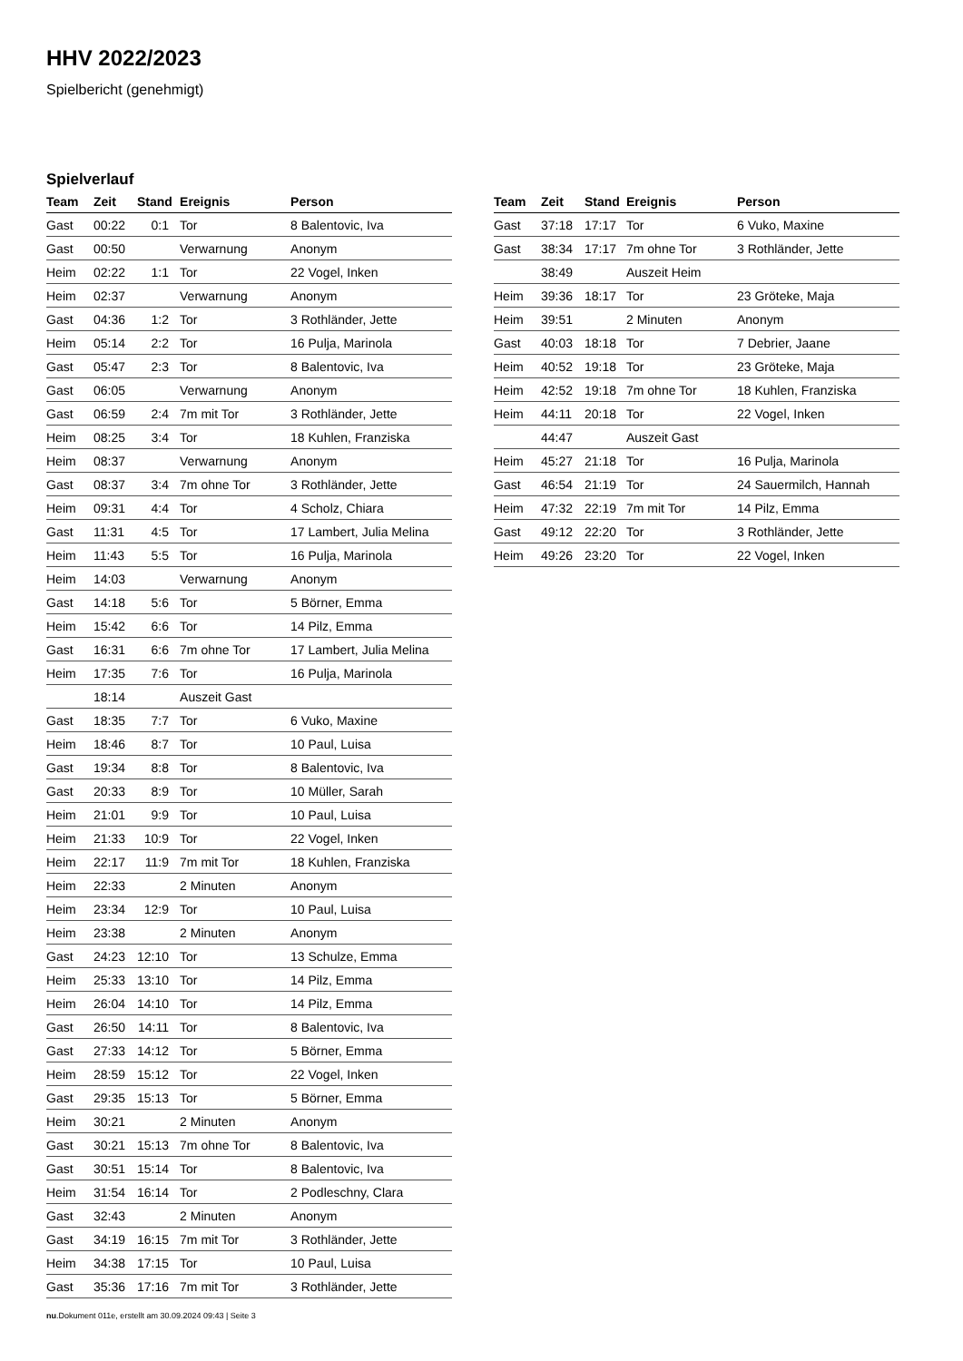HHV 2022/2023
Spielbericht (genehmigt)
Spielverlauf
| Team | Zeit | Stand | Ereignis | Person |
| --- | --- | --- | --- | --- |
| Gast | 00:22 | 0:1 | Tor | 8 Balentovic, Iva |
| Gast | 00:50 | | Verwarnung | Anonym |
| Heim | 02:22 | 1:1 | Tor | 22 Vogel, Inken |
| Heim | 02:37 | | Verwarnung | Anonym |
| Gast | 04:36 | 1:2 | Tor | 3 Rothländer, Jette |
| Heim | 05:14 | 2:2 | Tor | 16 Pulja, Marinola |
| Gast | 05:47 | 2:3 | Tor | 8 Balentovic, Iva |
| Gast | 06:05 | | Verwarnung | Anonym |
| Gast | 06:59 | 2:4 | 7m mit Tor | 3 Rothländer, Jette |
| Heim | 08:25 | 3:4 | Tor | 18 Kuhlen, Franziska |
| Heim | 08:37 | | Verwarnung | Anonym |
| Gast | 08:37 | 3:4 | 7m ohne Tor | 3 Rothländer, Jette |
| Heim | 09:31 | 4:4 | Tor | 4 Scholz, Chiara |
| Gast | 11:31 | 4:5 | Tor | 17 Lambert, Julia Melina |
| Heim | 11:43 | 5:5 | Tor | 16 Pulja, Marinola |
| Heim | 14:03 | | Verwarnung | Anonym |
| Gast | 14:18 | 5:6 | Tor | 5 Börner, Emma |
| Heim | 15:42 | 6:6 | Tor | 14 Pilz, Emma |
| Gast | 16:31 | 6:6 | 7m ohne Tor | 17 Lambert, Julia Melina |
| Heim | 17:35 | 7:6 | Tor | 16 Pulja, Marinola |
| | 18:14 | | Auszeit Gast | |
| Gast | 18:35 | 7:7 | Tor | 6 Vuko, Maxine |
| Heim | 18:46 | 8:7 | Tor | 10 Paul, Luisa |
| Gast | 19:34 | 8:8 | Tor | 8 Balentovic, Iva |
| Gast | 20:33 | 8:9 | Tor | 10 Müller, Sarah |
| Heim | 21:01 | 9:9 | Tor | 10 Paul, Luisa |
| Heim | 21:33 | 10:9 | Tor | 22 Vogel, Inken |
| Heim | 22:17 | 11:9 | 7m mit Tor | 18 Kuhlen, Franziska |
| Heim | 22:33 | | 2 Minuten | Anonym |
| Heim | 23:34 | 12:9 | Tor | 10 Paul, Luisa |
| Heim | 23:38 | | 2 Minuten | Anonym |
| Gast | 24:23 | 12:10 | Tor | 13 Schulze, Emma |
| Heim | 25:33 | 13:10 | Tor | 14 Pilz, Emma |
| Heim | 26:04 | 14:10 | Tor | 14 Pilz, Emma |
| Gast | 26:50 | 14:11 | Tor | 8 Balentovic, Iva |
| Gast | 27:33 | 14:12 | Tor | 5 Börner, Emma |
| Heim | 28:59 | 15:12 | Tor | 22 Vogel, Inken |
| Gast | 29:35 | 15:13 | Tor | 5 Börner, Emma |
| Heim | 30:21 | | 2 Minuten | Anonym |
| Gast | 30:21 | 15:13 | 7m ohne Tor | 8 Balentovic, Iva |
| Gast | 30:51 | 15:14 | Tor | 8 Balentovic, Iva |
| Heim | 31:54 | 16:14 | Tor | 2 Podleschny, Clara |
| Gast | 32:43 | | 2 Minuten | Anonym |
| Gast | 34:19 | 16:15 | 7m mit Tor | 3 Rothländer, Jette |
| Heim | 34:38 | 17:15 | Tor | 10 Paul, Luisa |
| Gast | 35:36 | 17:16 | 7m mit Tor | 3 Rothländer, Jette |
| Team | Zeit | Stand | Ereignis | Person |
| --- | --- | --- | --- | --- |
| Gast | 37:18 | 17:17 | Tor | 6 Vuko, Maxine |
| Gast | 38:34 | 17:17 | 7m ohne Tor | 3 Rothländer, Jette |
| | 38:49 | | Auszeit Heim | |
| Heim | 39:36 | 18:17 | Tor | 23 Gröteke, Maja |
| Heim | 39:51 | | 2 Minuten | Anonym |
| Gast | 40:03 | 18:18 | Tor | 7 Debrier, Jaane |
| Heim | 40:52 | 19:18 | Tor | 23 Gröteke, Maja |
| Heim | 42:52 | 19:18 | 7m ohne Tor | 18 Kuhlen, Franziska |
| Heim | 44:11 | 20:18 | Tor | 22 Vogel, Inken |
| | 44:47 | | Auszeit Gast | |
| Heim | 45:27 | 21:18 | Tor | 16 Pulja, Marinola |
| Gast | 46:54 | 21:19 | Tor | 24 Sauermilch, Hannah |
| Heim | 47:32 | 22:19 | 7m mit Tor | 14 Pilz, Emma |
| Gast | 49:12 | 22:20 | Tor | 3 Rothländer, Jette |
| Heim | 49:26 | 23:20 | Tor | 22 Vogel, Inken |
nu.Dokument 011e, erstellt am 30.09.2024 09:43 | Seite 3